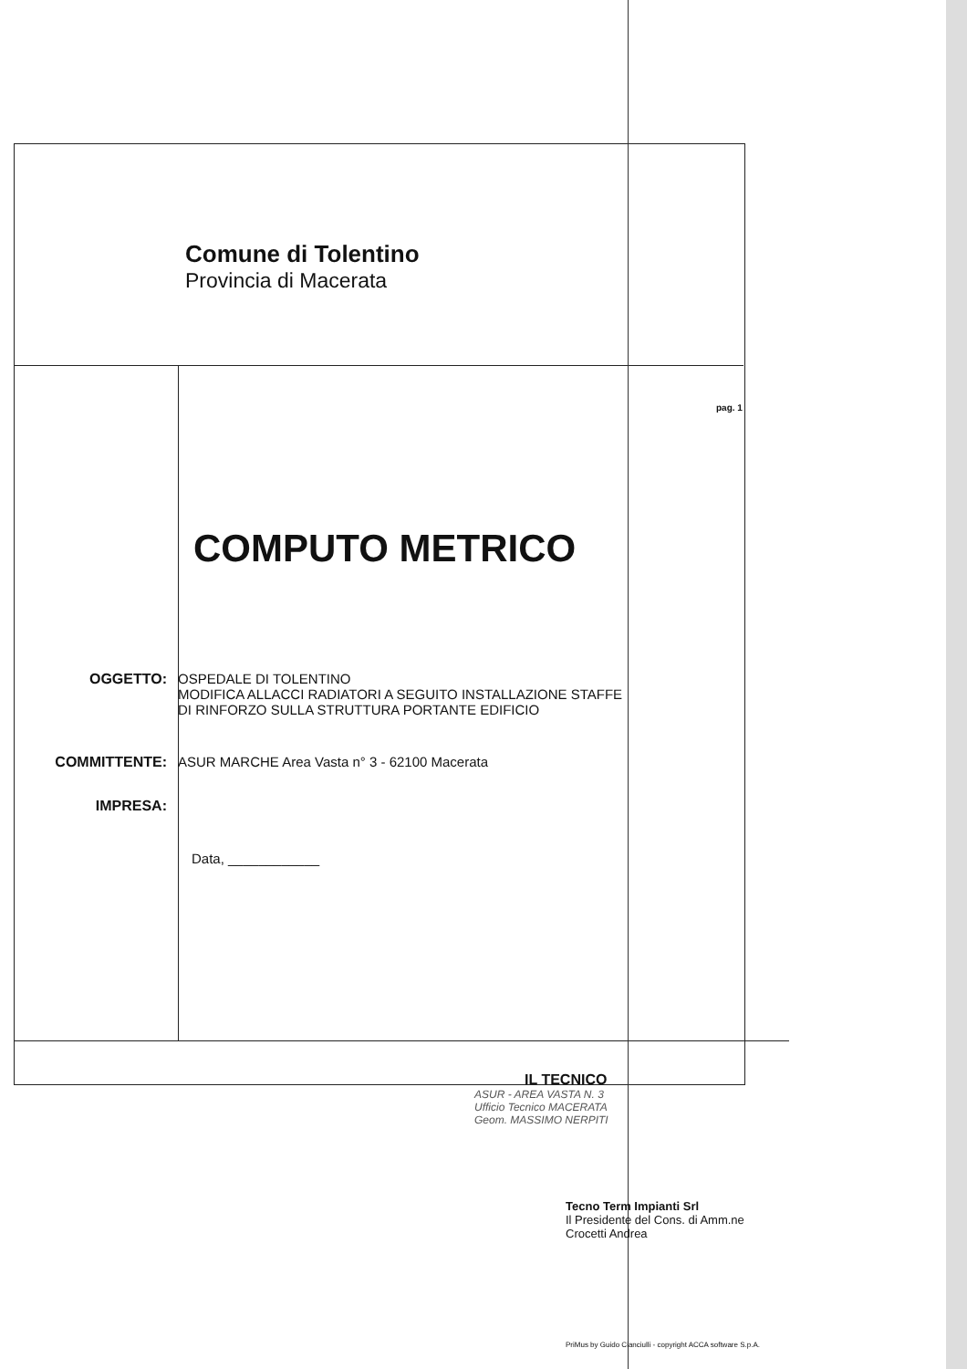Comune di Tolentino
Provincia di Macerata
pag. 1
COMPUTO METRICO
OGGETTO: OSPEDALE DI TOLENTINO
MODIFICA ALLACCI RADIATORI A SEGUITO INSTALLAZIONE STAFFE
DI RINFORZO SULLA STRUTTURA PORTANTE EDIFICIO
COMMITTENTE: ASUR MARCHE Area Vasta n° 3 - 62100 Macerata
IMPRESA:
Data, ____________
IL TECNICO
ASUR - AREA VASTA N. 3
Ufficio Tecnico MACERATA
Geom. MASSIMO NERPITI
Tecno Term Impianti Srl
Il Presidente del Cons. di Amm.ne
Crocetti Andrea
PriMus by Guido Cianciulli - copyright ACCA software S.p.A.